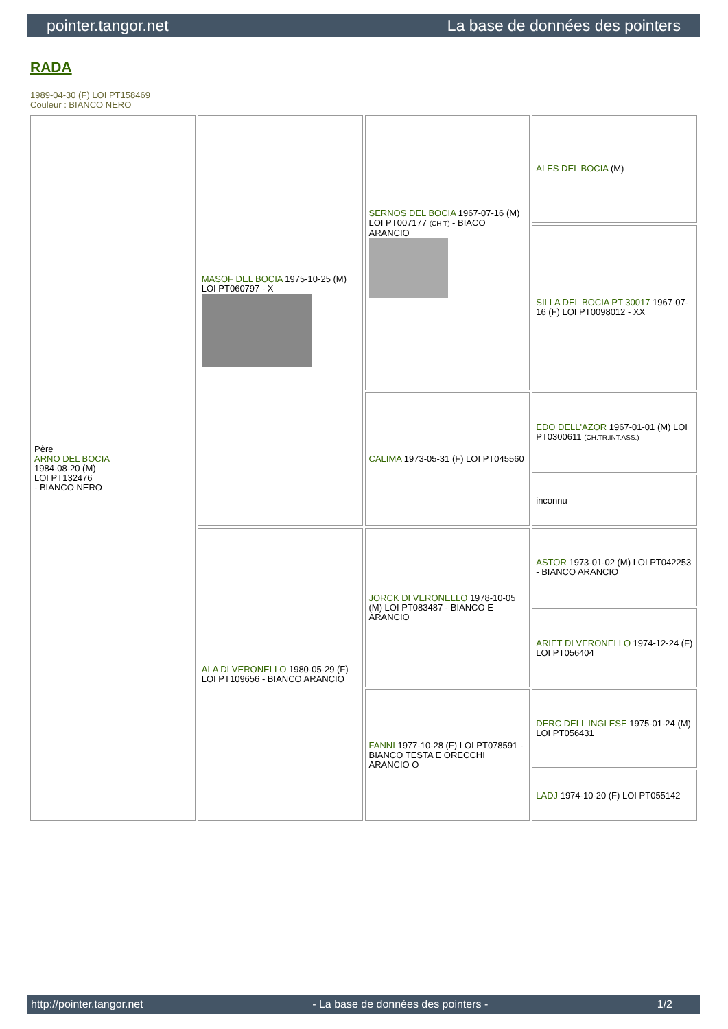pointer.tangor.net La base de données des pointers
RADA
1989-04-30 (F) LOI PT158469
Couleur : BIANCO NERO
| Père ARNO DEL BOCIA 1984-08-20 (M) LOI PT132476 - BIANCO NERO | MASOF DEL BOCIA 1975-10-25 (M) LOI PT060797 - X | SERNOS DEL BOCIA 1967-07-16 (M) LOI PT007177 (CH T) - BIACO ARANCIO | ALES DEL BOCIA (M) |
| | | | SILLA DEL BOCIA PT 30017 1967-07-16 (F) LOI PT0098012 - XX |
| | | CALIMA 1973-05-31 (F) LOI PT045560 | EDO DELL'AZOR 1967-01-01 (M) LOI PT0300611 (CH.TR.INT.ASS.) |
| | | | inconnu |
| | ALA DI VERONELLO 1980-05-29 (F) LOI PT109656 - BIANCO ARANCIO | JORCK DI VERONELLO 1978-10-05 (M) LOI PT083487 - BIANCO E ARANCIO | ASTOR 1973-01-02 (M) LOI PT042253 - BIANCO ARANCIO |
| | | | ARIET DI VERONELLO 1974-12-24 (F) LOI PT056404 |
| | | FANNI 1977-10-28 (F) LOI PT078591 - BIANCO TESTA E ORECCHI ARANCIO O | DERC DELL INGLESE 1975-01-24 (M) LOI PT056431 |
| | | | LADJ 1974-10-20 (F) LOI PT055142 |
http://pointer.tangor.net - La base de données des pointers - 1/2